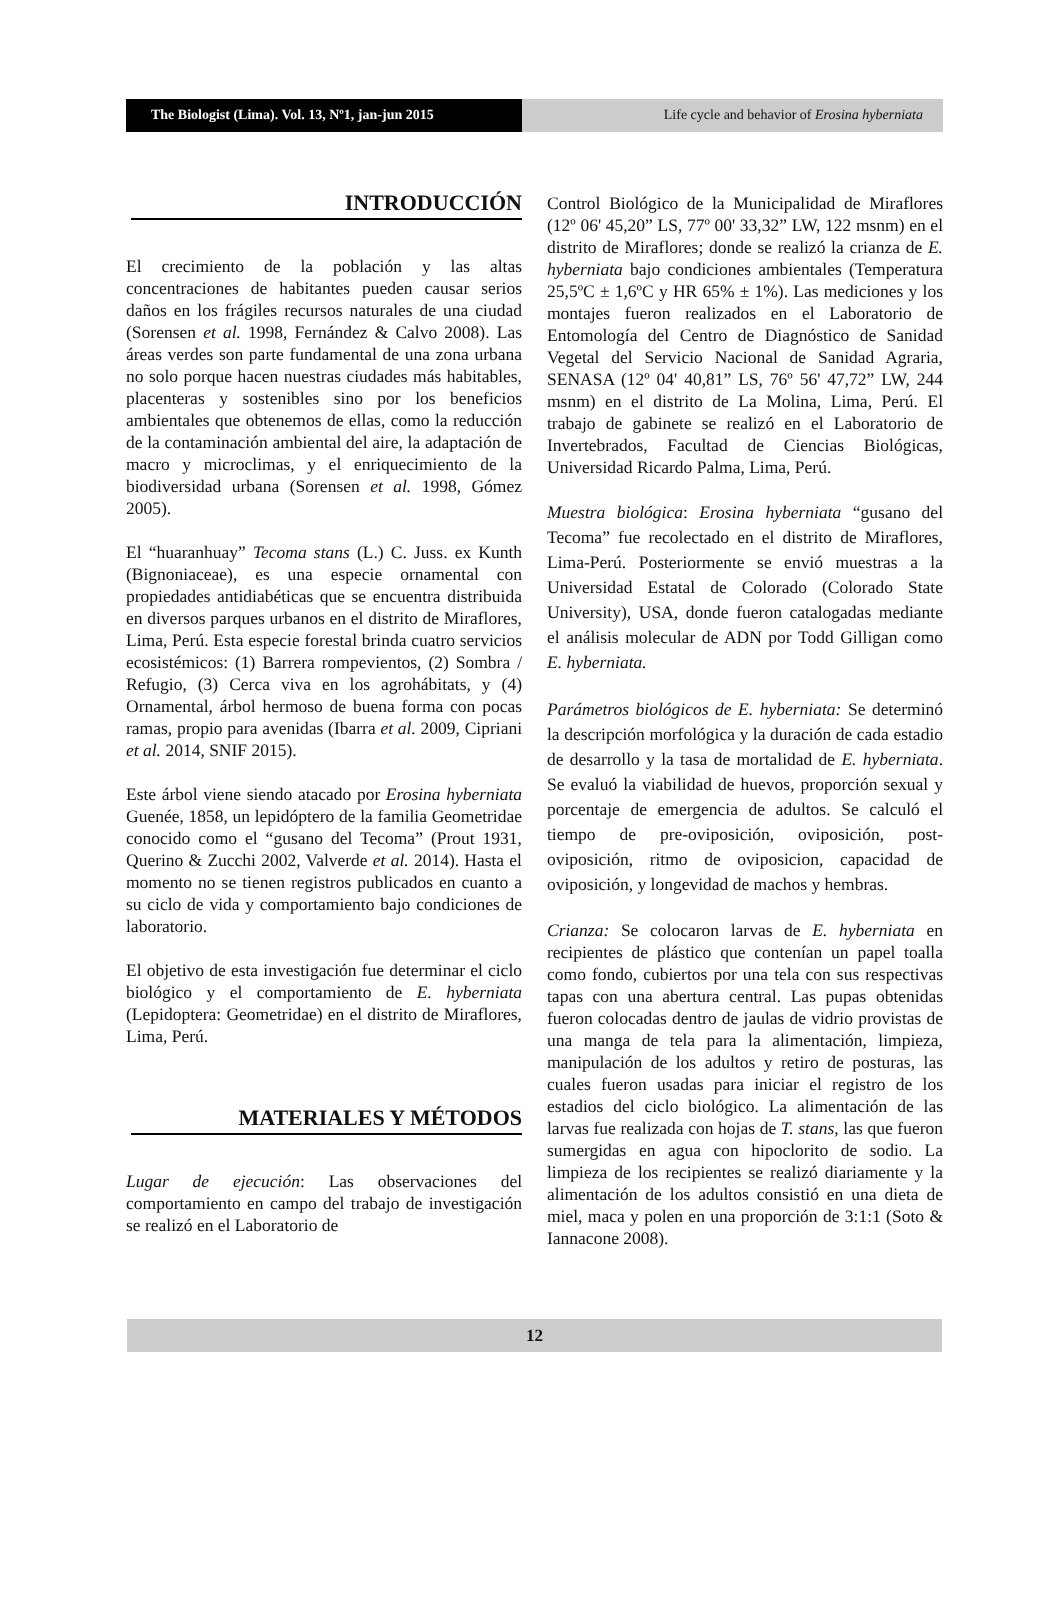The Biologist (Lima). Vol. 13, Nº1, jan-jun 2015
Life cycle and behavior of Erosina hyberniata
INTRODUCCIÓN
El crecimiento de la población y las altas concentraciones de habitantes pueden causar serios daños en los frágiles recursos naturales de una ciudad (Sorensen et al. 1998, Fernández & Calvo 2008). Las áreas verdes son parte fundamental de una zona urbana no solo porque hacen nuestras ciudades más habitables, placenteras y sostenibles sino por los beneficios ambientales que obtenemos de ellas, como la reducción de la contaminación ambiental del aire, la adaptación de macro y microclimas, y el enriquecimiento de la biodiversidad urbana (Sorensen et al. 1998, Gómez 2005).
El “huaranhuay” Tecoma stans (L.) C. Juss. ex Kunth (Bignoniaceae), es una especie ornamental con propiedades antidiabéticas que se encuentra distribuida en diversos parques urbanos en el distrito de Miraflores, Lima, Perú. Esta especie forestal brinda cuatro servicios ecosistémicos: (1) Barrera rompevientos, (2) Sombra / Refugio, (3) Cerca viva en los agrohábitats, y (4) Ornamental, árbol hermoso de buena forma con pocas ramas, propio para avenidas (Ibarra et al. 2009, Cipriani et al. 2014, SNIF 2015).
Este árbol viene siendo atacado por Erosina hyberniata Guenée, 1858, un lepidóptero de la familia Geometridae conocido como el “gusano del Tecoma” (Prout 1931, Querino & Zucchi 2002, Valverde et al. 2014). Hasta el momento no se tienen registros publicados en cuanto a su ciclo de vida y comportamiento bajo condiciones de laboratorio.
El objetivo de esta investigación fue determinar el ciclo biológico y el comportamiento de E. hyberniata (Lepidoptera: Geometridae) en el distrito de Miraflores, Lima, Perú.
MATERIALES Y MÉTODOS
Lugar de ejecución: Las observaciones del comportamiento en campo del trabajo de investigación se realizó en el Laboratorio de
Control Biológico de la Municipalidad de Miraflores (12º 06' 45,20” LS, 77º 00' 33,32” LW, 122 msnm) en el distrito de Miraflores; donde se realizó la crianza de E. hyberniata bajo condiciones ambientales (Temperatura 25,5ºC ± 1,6ºC y HR 65% ± 1%). Las mediciones y los montajes fueron realizados en el Laboratorio de Entomología del Centro de Diagnóstico de Sanidad Vegetal del Servicio Nacional de Sanidad Agraria, SENASA (12º 04' 40,81” LS, 76º 56' 47,72” LW, 244 msnm) en el distrito de La Molina, Lima, Perú. El trabajo de gabinete se realizó en el Laboratorio de Invertebrados, Facultad de Ciencias Biológicas, Universidad Ricardo Palma, Lima, Perú.
Muestra biológica: Erosina hyberniata “gusano del Tecoma” fue recolectado en el distrito de Miraflores, Lima-Perú. Posteriormente se envió muestras a la Universidad Estatal de Colorado (Colorado State University), USA, donde fueron catalogadas mediante el análisis molecular de ADN por Todd Gilligan como E. hyberniata.
Parámetros biológicos de E. hyberniata: Se determinó la descripción morfológica y la duración de cada estadio de desarrollo y la tasa de mortalidad de E. hyberniata. Se evaluó la viabilidad de huevos, proporción sexual y porcentaje de emergencia de adultos. Se calculó el tiempo de pre-oviposición, oviposición, post-oviposición, ritmo de oviposicion, capacidad de oviposición, y longevidad de machos y hembras.
Crianza: Se colocaron larvas de E. hyberniata en recipientes de plástico que contenían un papel toalla como fondo, cubiertos por una tela con sus respectivas tapas con una abertura central. Las pupas obtenidas fueron colocadas dentro de jaulas de vidrio provistas de una manga de tela para la alimentación, limpieza, manipulación de los adultos y retiro de posturas, las cuales fueron usadas para iniciar el registro de los estadios del ciclo biológico. La alimentación de las larvas fue realizada con hojas de T. stans, las que fueron sumergidas en agua con hipoclorito de sodio. La limpieza de los recipientes se realizó diariamente y la alimentación de los adultos consistió en una dieta de miel, maca y polen en una proporción de 3:1:1 (Soto & Iannacone 2008).
12